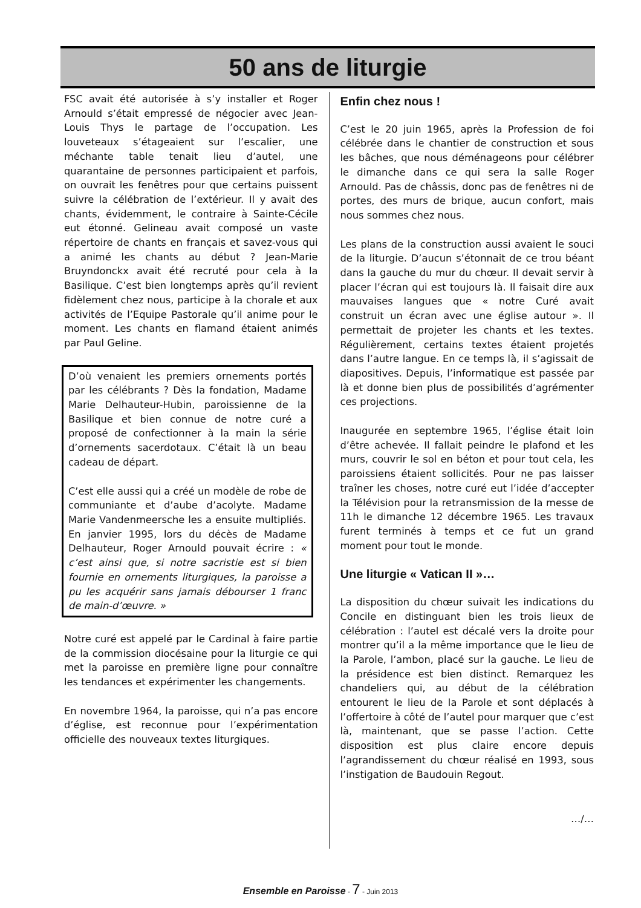50 ans de liturgie
FSC avait été autorisée à s’y installer et Roger Arnould s’était empressé de négocier avec Jean-Louis Thys le partage de l’occupation. Les louveteaux s’étageaient sur l’escalier, une méchante table tenait lieu d’autel, une quarantaine de personnes participaient et parfois, on ouvrait les fenêtres pour que certains puissent suivre la célébration de l’extérieur. Il y avait des chants, évidemment, le contraire à Sainte-Cécile eut étonné. Gelineau avait composé un vaste répertoire de chants en français et savez-vous qui a animé les chants au début ? Jean-Marie Bruyndonckx avait été recruté pour cela à la Basilique. C’est bien longtemps après qu’il revient fidèlement chez nous, participe à la chorale et aux activités de l’Equipe Pastorale qu’il anime pour le moment. Les chants en flamand étaient animés par Paul Geline.
D’où venaient les premiers ornements portés par les célébrants ? Dès la fondation, Madame Marie Delhauteur-Hubin, paroissienne de la Basilique et bien connue de notre curé a proposé de confectionner à la main la série d’ornements sacerdotaux. C’était là un beau cadeau de départ.
C’est elle aussi qui a créé un modèle de robe de communiante et d’aube d’acolyte. Madame Marie Vandenmeersche les a ensuite multipliés. En janvier 1995, lors du décès de Madame Delhauteur, Roger Arnould pouvait écrire : « c’est ainsi que, si notre sacristie est si bien fournie en ornements liturgiques, la paroisse a pu les acquérir sans jamais débourser 1 franc de main-d’œuvre. »
Notre curé est appelé par le Cardinal à faire partie de la commission diocésaine pour la liturgie ce qui met la paroisse en première ligne pour connaître les tendances et expérimenter les changements.
En novembre 1964, la paroisse, qui n’a pas encore d’église, est reconnue pour l’expérimentation officielle des nouveaux textes liturgiques.
Enfin chez nous !
C’est le 20 juin 1965, après la Profession de foi célébrée dans le chantier de construction et sous les bâches, que nous déménageons pour célébrer le dimanche dans ce qui sera la salle Roger Arnould. Pas de châssis, donc pas de fenêtres ni de portes, des murs de brique, aucun confort, mais nous sommes chez nous.
Les plans de la construction aussi avaient le souci de la liturgie. D’aucun s’étonnait de ce trou béant dans la gauche du mur du chœur. Il devait servir à placer l’écran qui est toujours là. Il faisait dire aux mauvaises langues que « notre Curé avait construit un écran avec une église autour ». Il permettait de projeter les chants et les textes. Régulièrement, certains textes étaient projetés dans l’autre langue. En ce temps là, il s’agissait de diapositives. Depuis, l’informatique est passée par là et donne bien plus de possibilités d’agrémenter ces projections.
Inaugurée en septembre 1965, l’église était loin d’être achevée. Il fallait peindre le plafond et les murs, couvrir le sol en béton et pour tout cela, les paroissiens étaient sollicités. Pour ne pas laisser traîner les choses, notre curé eut l’idée d’accepter la Télévision pour la retransmission de la messe de 11h le dimanche 12 décembre 1965. Les travaux furent terminés à temps et ce fut un grand moment pour tout le monde.
Une liturgie « Vatican II »…
La disposition du chœur suivait les indications du Concile en distinguant bien les trois lieux de célébration : l’autel est décalé vers la droite pour montrer qu’il a la même importance que le lieu de la Parole, l’ambon, placé sur la gauche. Le lieu de la présidence est bien distinct. Remarquez les chandeliers qui, au début de la célébration entourent le lieu de la Parole et sont déplacés à l’offertoire à côté de l’autel pour marquer que c’est là, maintenant, que se passe l’action. Cette disposition est plus claire encore depuis l’agrandissement du chœur réalisé en 1993, sous l’instigation de Baudouin Regout.
…/…
Ensemble en Paroisse - 7 - Juin 2013